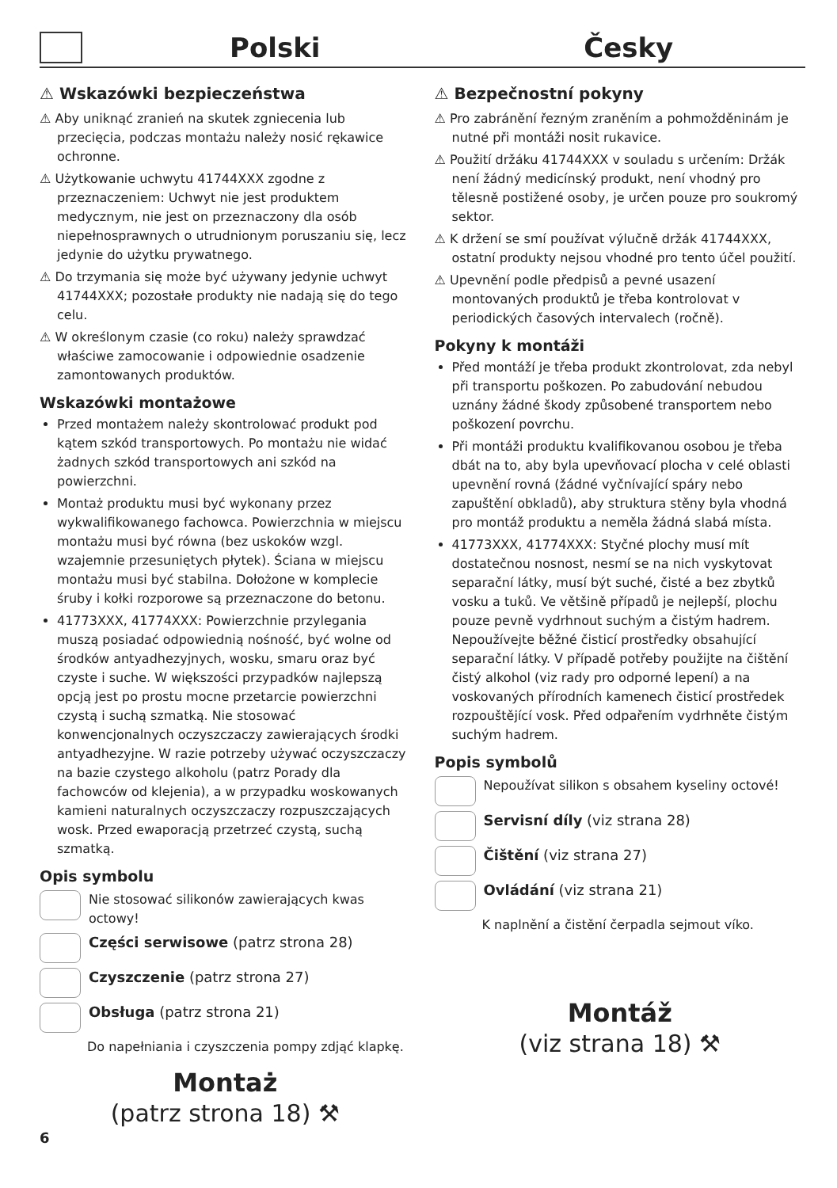Polski
Česky
⚠ Wskazówki bezpieczeństwa
⚠ Aby uniknąć zranień na skutek zgniecenia lub przecięcia, podczas montażu należy nosić rękawice ochronne.
⚠ Użytkowanie uchwytu 41744XXX zgodne z przeznaczeniem: Uchwyt nie jest produktem medycznym, nie jest on przeznaczony dla osób niepełnosprawnych o utrudnionym poruszaniu się, lecz jedynie do użytku prywatnego.
⚠ Do trzymania się może być używany jedynie uchwyt 41744XXX; pozostałe produkty nie nadają się do tego celu.
⚠ W określonym czasie (co roku) należy sprawdzać właściwe zamocowanie i odpowiednie osadzenie zamontowanych produktów.
Wskazówki montażowe
Przed montażem należy skontrolować produkt pod kątem szkód transportowych. Po montażu nie widać żadnych szkód transportowych ani szkód na powierzchni.
Montaż produktu musi być wykonany przez wykwalifikowanego fachowca. Powierzchnia w miejscu montażu musi być równa (bez uskoków wzgl. wzajemnie przesuniętych płytek). Ściana w miejscu montażu musi być stabilna. Dołożone w komplecie śruby i kołki rozporowe są przeznaczone do betonu.
41773XXX, 41774XXX: Powierzchnie przylegania muszą posiadać odpowiednią nośność, być wolne od środków antyadhezyjnych, wosku, smaru oraz być czyste i suche. W większości przypadków najlepszą opcją jest po prostu mocne przetarcie powierzchni czystą i suchą szmatką. Nie stosować konwencjonalnych oczyszczaczy zawierających środki antyadhezyjne. W razie potrzeby używać oczyszczaczy na bazie czystego alkoholu (patrz Porady dla fachowców od klejenia), a w przypadku woskowanych kamieni naturalnych oczyszczaczy rozpuszczających wosk. Przed ewaporacją przetrzeć czystą, suchą szmatką.
Opis symbolu
Nie stosować silikonów zawierających kwas octowy!
Części serwisowe (patrz strona 28)
Czyszczenie (patrz strona 27)
Obsługa (patrz strona 21)
Do napełniania i czyszczenia pompy zdjąć klapkę.
Montaż
(patrz strona 18) ⚒
6
⚠ Bezpečnostní pokyny
⚠ Pro zabránění řezným zraněním a pohmožděninám je nutné při montáži nosit rukavice.
⚠ Použití držáku 41744XXX v souladu s určením: Držák není žádný medicínský produkt, není vhodný pro tělesně postižené osoby, je určen pouze pro soukromý sektor.
⚠ K držení se smí používat výlučně držák 41744XXX, ostatní produkty nejsou vhodné pro tento účel použití.
⚠ Upevnění podle předpisů a pevné usazení montovaných produktů je třeba kontrolovat v periodických časových intervalech (ročně).
Pokyny k montáži
Před montáží je třeba produkt zkontrolovat, zda nebyl při transportu poškozen. Po zabudování nebudou uznány žádné škody způsobené transportem nebo poškození povrchu.
Při montáži produktu kvalifikovanou osobou je třeba dbát na to, aby byla upevňovací plocha v celé oblasti upevnění rovná (žádné vyčnívající spáry nebo zapuštění obkladů), aby struktura stěny byla vhodná pro montáž produktu a neměla žádná slabá místa.
41773XXX, 41774XXX: Styčné plochy musí mít dostatečnou nosnost, nesmí se na nich vyskytovat separační látky, musí být suché, čisté a bez zbytků vosku a tuků. Ve většině případů je nejlepší, plochu pouze pevně vydrhnout suchým a čistým hadrem. Nepoužívejte běžné čisticí prostředky obsahující separační látky. V případě potřeby použijte na čištění čistý alkohol (viz rady pro odporné lepení) a na voskovaných přírodních kamenech čisticí prostředek rozpouštějící vosk. Před odpařením vydrhněte čistým suchým hadrem.
Popis symbolů
Nepoužívat silikon s obsahem kyseliny octové!
Servisní díly (viz strana 28)
Čištění (viz strana 27)
Ovládání (viz strana 21)
K naplnění a čistění čerpadla sejmout víko.
Montáž
(viz strana 18) ⚒